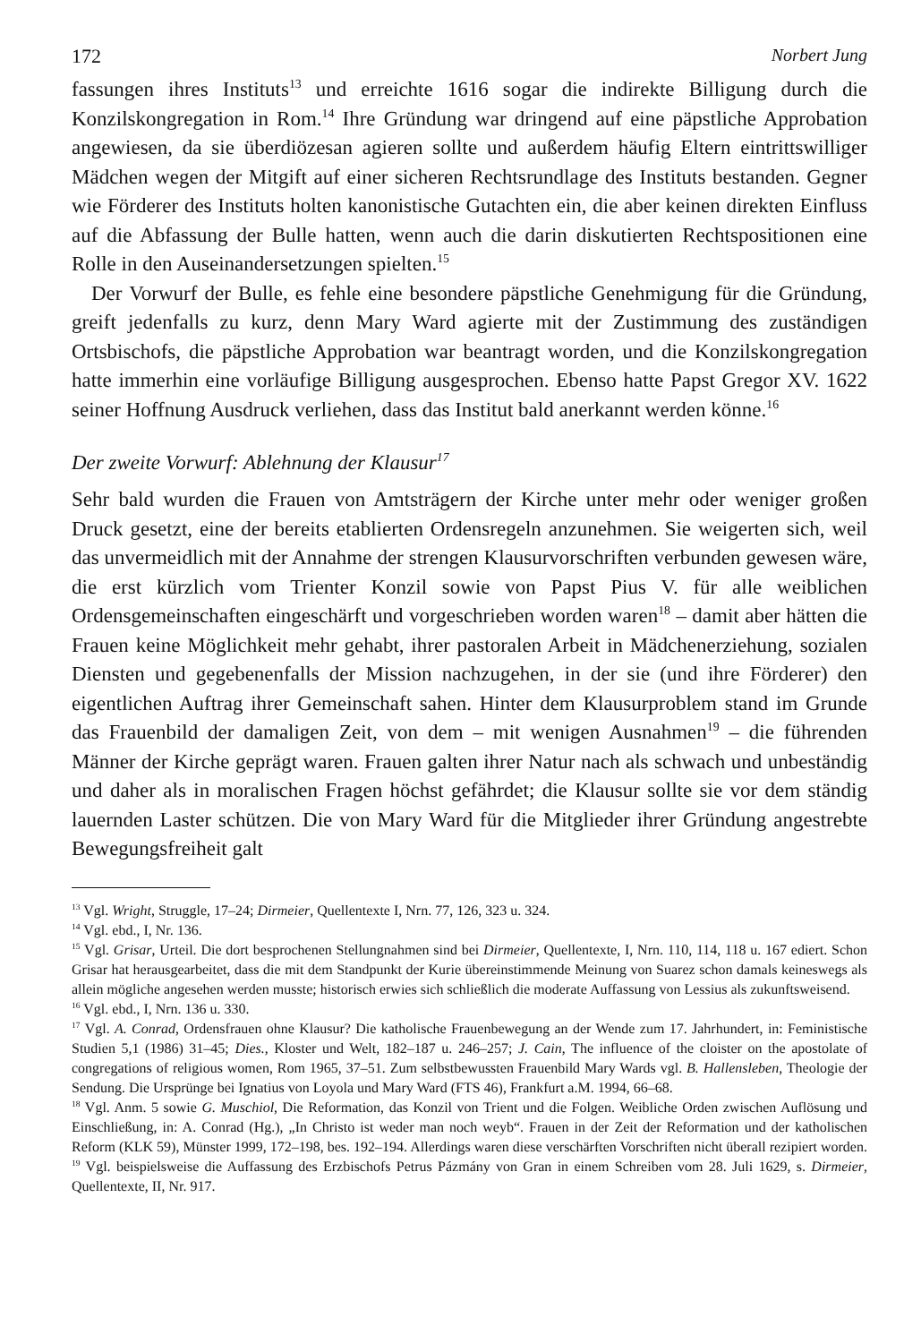172 Norbert Jung
fassungen ihres Instituts<sup>13</sup> und erreichte 1616 sogar die indirekte Billigung durch die Konzilskongregation in Rom.<sup>14</sup> Ihre Gründung war dringend auf eine päpstliche Approbation angewiesen, da sie überdiözesan agieren sollte und außerdem häufig Eltern eintrittswilliger Mädchen wegen der Mitgift auf einer sicheren Rechtsrundlage des Instituts bestanden. Gegner wie Förderer des Instituts holten kanonistische Gutachten ein, die aber keinen direkten Einfluss auf die Abfassung der Bulle hatten, wenn auch die darin diskutierten Rechtspositionen eine Rolle in den Auseinandersetzungen spielten.<sup>15</sup>
Der Vorwurf der Bulle, es fehle eine besondere päpstliche Genehmigung für die Gründung, greift jedenfalls zu kurz, denn Mary Ward agierte mit der Zustimmung des zuständigen Ortsbischofs, die päpstliche Approbation war beantragt worden, und die Konzilskongregation hatte immerhin eine vorläufige Billigung ausgesprochen. Ebenso hatte Papst Gregor XV. 1622 seiner Hoffnung Ausdruck verliehen, dass das Institut bald anerkannt werden könne.<sup>16</sup>
Der zweite Vorwurf: Ablehnung der Klausur<sup>17</sup>
Sehr bald wurden die Frauen von Amtsträgern der Kirche unter mehr oder weniger großen Druck gesetzt, eine der bereits etablierten Ordensregeln anzunehmen. Sie weigerten sich, weil das unvermeidlich mit der Annahme der strengen Klausurvorschriften verbunden gewesen wäre, die erst kürzlich vom Trienter Konzil sowie von Papst Pius V. für alle weiblichen Ordensgemeinschaften eingeschärft und vorgeschrieben worden waren<sup>18</sup> – damit aber hätten die Frauen keine Möglichkeit mehr gehabt, ihrer pastoralen Arbeit in Mädchenerziehung, sozialen Diensten und gegebenenfalls der Mission nachzugehen, in der sie (und ihre Förderer) den eigentlichen Auftrag ihrer Gemeinschaft sahen. Hinter dem Klausurproblem stand im Grunde das Frauenbild der damaligen Zeit, von dem – mit wenigen Ausnahmen<sup>19</sup> – die führenden Männer der Kirche geprägt waren. Frauen galten ihrer Natur nach als schwach und unbeständig und daher als in moralischen Fragen höchst gefährdet; die Klausur sollte sie vor dem ständig lauernden Laster schützen. Die von Mary Ward für die Mitglieder ihrer Gründung angestrebte Bewegungsfreiheit galt
<sup>13</sup> Vgl. Wright, Struggle, 17–24; Dirmeier, Quellentexte I, Nrn. 77, 126, 323 u. 324.
<sup>14</sup> Vgl. ebd., I, Nr. 136.
<sup>15</sup> Vgl. Grisar, Urteil. Die dort besprochenen Stellungnahmen sind bei Dirmeier, Quellentexte, I, Nrn. 110, 114, 118 u. 167 ediert. Schon Grisar hat herausgearbeitet, dass die mit dem Standpunkt der Kurie übereinstimmende Meinung von Suarez schon damals keineswegs als allein mögliche angesehen werden musste; historisch erwies sich schließlich die moderate Auffassung von Lessius als zukunftsweisend.
<sup>16</sup> Vgl. ebd., I, Nrn. 136 u. 330.
<sup>17</sup> Vgl. A. Conrad, Ordensfrauen ohne Klausur? Die katholische Frauenbewegung an der Wende zum 17. Jahrhundert, in: Feministische Studien 5,1 (1986) 31–45; Dies., Kloster und Welt, 182–187 u. 246–257; J. Cain, The influence of the cloister on the apostolate of congregations of religious women, Rom 1965, 37–51. Zum selbstbewussten Frauenbild Mary Wards vgl. B. Hallensleben, Theologie der Sendung. Die Ursprünge bei Ignatius von Loyola und Mary Ward (FTS 46), Frankfurt a.M. 1994, 66–68.
<sup>18</sup> Vgl. Anm. 5 sowie G. Muschiol, Die Reformation, das Konzil von Trient und die Folgen. Weibliche Orden zwischen Auflösung und Einschließung, in: A. Conrad (Hg.), „In Christo ist weder man noch weyb“. Frauen in der Zeit der Reformation und der katholischen Reform (KLK 59), Münster 1999, 172–198, bes. 192–194. Allerdings waren diese verschärften Vorschriften nicht überall rezipiert worden.
<sup>19</sup> Vgl. beispielsweise die Auffassung des Erzbischofs Petrus Pázmány von Gran in einem Schreiben vom 28. Juli 1629, s. Dirmeier, Quellentexte, II, Nr. 917.